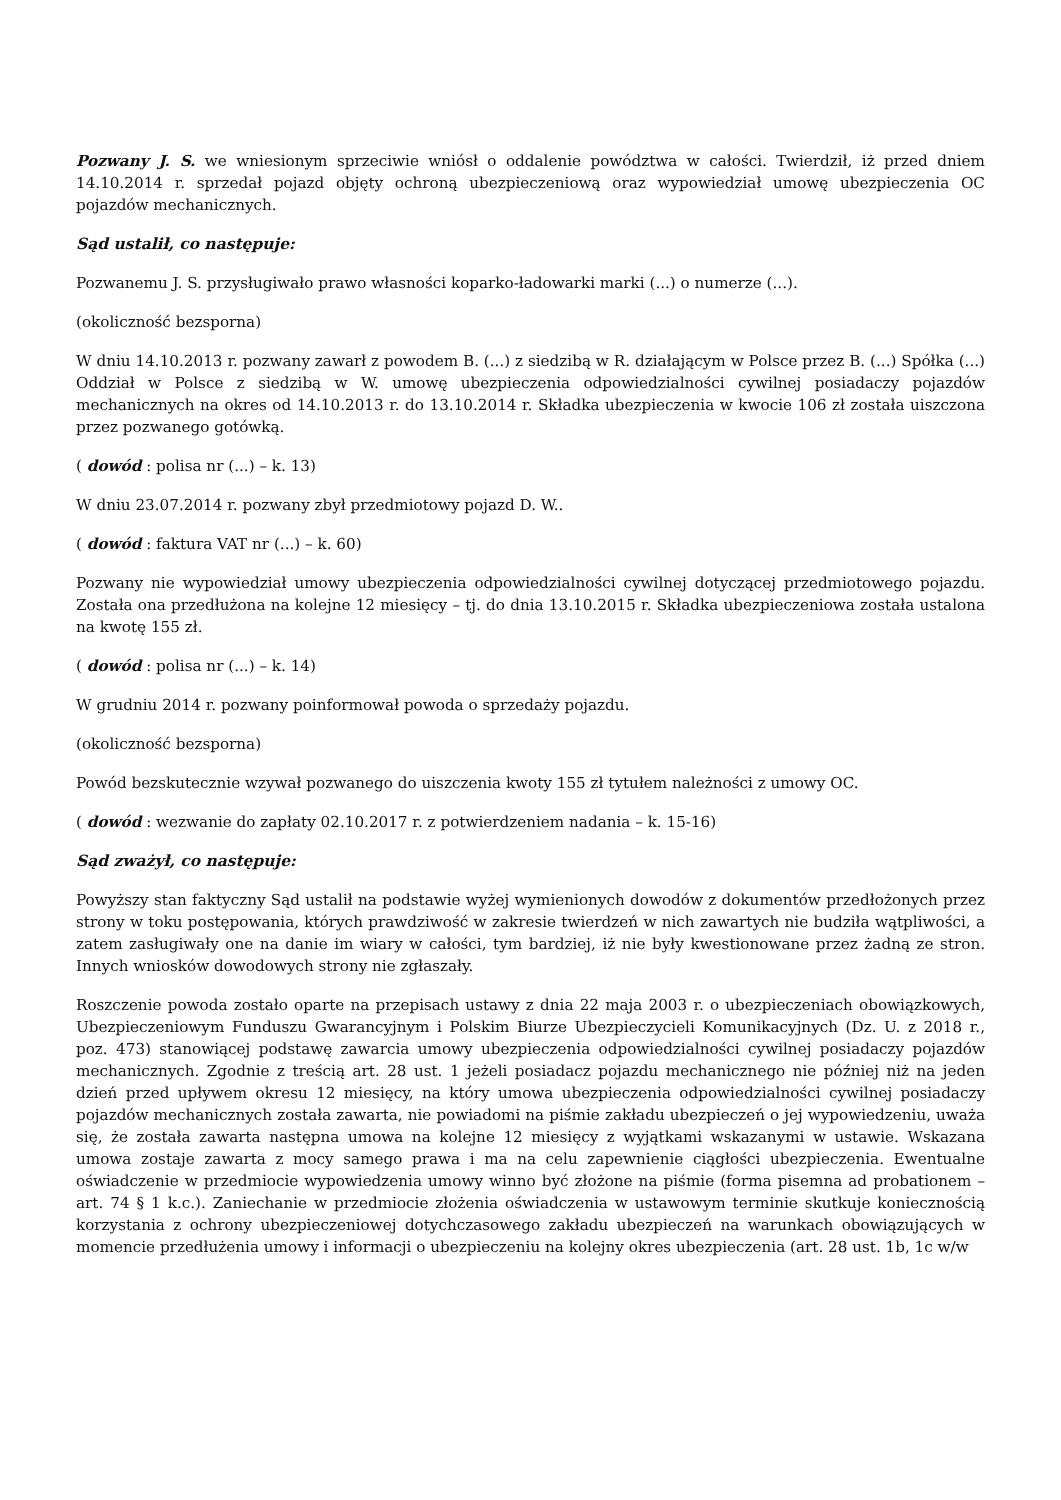Pozwany J. S. we wniesionym sprzeciwie wniósł o oddalenie powództwa w całości. Twierdził, iż przed dniem 14.10.2014 r. sprzedał pojazd objęty ochroną ubezpieczeniową oraz wypowiedział umowę ubezpieczenia OC pojazdów mechanicznych.
Sąd ustalił, co następuje:
Pozwanemu J. S. przysługiwało prawo własności koparko-ładowarki marki (...) o numerze (...).
(okoliczność bezsporna)
W dniu 14.10.2013 r. pozwany zawarł z powodem B. (...) z siedzibą w R. działającym w Polsce przez B. (...) Spółka (...) Oddział w Polsce z siedzibą w W. umowę ubezpieczenia odpowiedzialności cywilnej posiadaczy pojazdów mechanicznych na okres od 14.10.2013 r. do 13.10.2014 r. Składka ubezpieczenia w kwocie 106 zł została uiszczona przez pozwanego gotówką.
( dowód : polisa nr (...) – k. 13)
W dniu 23.07.2014 r. pozwany zbył przedmiotowy pojazd D. W..
( dowód : faktura VAT nr (...) – k. 60)
Pozwany nie wypowiedział umowy ubezpieczenia odpowiedzialności cywilnej dotyczącej przedmiotowego pojazdu. Została ona przedłużona na kolejne 12 miesięcy – tj. do dnia 13.10.2015 r. Składka ubezpieczeniowa została ustalona na kwotę 155 zł.
( dowód : polisa nr (...) – k. 14)
W grudniu 2014 r. pozwany poinformował powoda o sprzedaży pojazdu.
(okoliczność bezsporna)
Powód bezskutecznie wzywał pozwanego do uiszczenia kwoty 155 zł tytułem należności z umowy OC.
( dowód : wezwanie do zapłaty 02.10.2017 r. z potwierdzeniem nadania – k. 15-16)
Sąd zważył, co następuje:
Powyższy stan faktyczny Sąd ustalił na podstawie wyżej wymienionych dowodów z dokumentów przedłożonych przez strony w toku postępowania, których prawdziwość w zakresie twierdzeń w nich zawartych nie budziła wątpliwości, a zatem zasługiwały one na danie im wiary w całości, tym bardziej, iż nie były kwestionowane przez żadną ze stron. Innych wniosków dowodowych strony nie zgłaszały.
Roszczenie powoda zostało oparte na przepisach ustawy z dnia 22 maja 2003 r. o ubezpieczeniach obowiązkowych, Ubezpieczeniowym Funduszu Gwarancyjnym i Polskim Biurze Ubezpieczycieli Komunikacyjnych (Dz. U. z 2018 r., poz. 473) stanowiącej podstawę zawarcia umowy ubezpieczenia odpowiedzialności cywilnej posiadaczy pojazdów mechanicznych. Zgodnie z treścią art. 28 ust. 1 jeżeli posiadacz pojazdu mechanicznego nie później niż na jeden dzień przed upływem okresu 12 miesięcy, na który umowa ubezpieczenia odpowiedzialności cywilnej posiadaczy pojazdów mechanicznych została zawarta, nie powiadomi na piśmie zakładu ubezpieczeń o jej wypowiedzeniu, uważa się, że została zawarta następna umowa na kolejne 12 miesięcy z wyjątkami wskazanymi w ustawie. Wskazana umowa zostaje zawarta z mocy samego prawa i ma na celu zapewnienie ciągłości ubezpieczenia. Ewentualne oświadczenie w przedmiocie wypowiedzenia umowy winno być złożone na piśmie (forma pisemna ad probationem – art. 74 § 1 k.c.). Zaniechanie w przedmiocie złożenia oświadczenia w ustawowym terminie skutkuje koniecznością korzystania z ochrony ubezpieczeniowej dotychczasowego zakładu ubezpieczeń na warunkach obowiązujących w momencie przedłużenia umowy i informacji o ubezpieczeniu na kolejny okres ubezpieczenia (art. 28 ust. 1b, 1c w/w